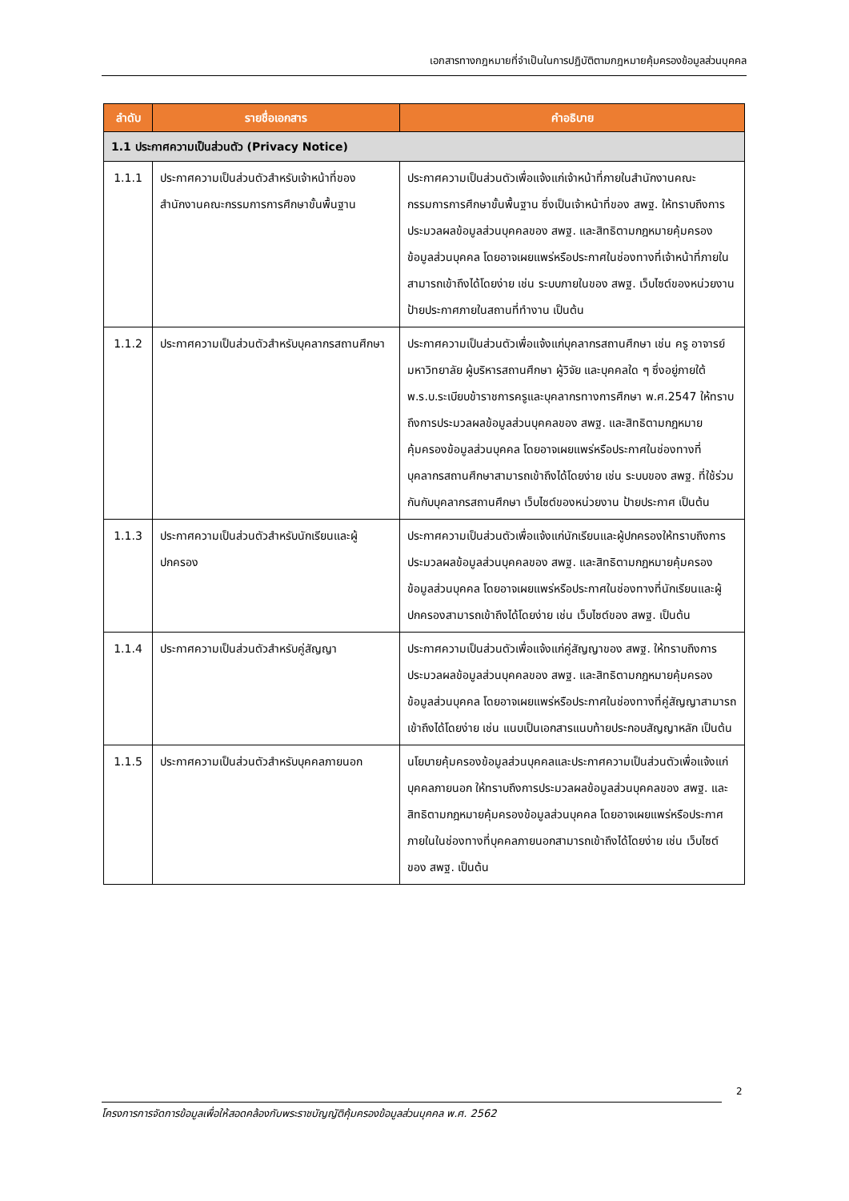เอกสารทางกฎหมายที่จำเป็นในการปฏิบัติตามกฎหมายคุ้มครองข้อมูลส่วนบุคคล
| ลำดับ | รายชื่อเอกสาร | คำอธิบาย |
| --- | --- | --- |
| 1.1 ประกาศความเป็นส่วนตัว (Privacy Notice) | | |
| 1.1.1 | ประกาศความเป็นส่วนตัวสำหรับเจ้าหน้าที่ของสำนักงานคณะกรรมการการศึกษาขั้นพื้นฐาน | ประกาศความเป็นส่วนตัวเพื่อแจ้งแก่เจ้าหน้าที่ภายในสำนักงานคณะกรรมการการศึกษาขั้นพื้นฐาน ซึ่งเป็นเจ้าหน้าที่ของ สพฐ. ให้ทราบถึงการประมวลผลข้อมูลส่วนบุคคลของ สพฐ. และสิทธิตามกฎหมายคุ้มครองข้อมูลส่วนบุคคล โดยอาจเผยแพร่หรือประกาศในช่องทางที่เจ้าหน้าที่ภายในสามารถเข้าถึงได้โดยง่าย เช่น ระบบภายในของ สพฐ. เว็บไซต์ของหน่วยงาน ป้ายประกาศภายในสถานที่ทำงาน เป็นต้น |
| 1.1.2 | ประกาศความเป็นส่วนตัวสำหรับบุคลากรสถานศึกษา | ประกาศความเป็นส่วนตัวเพื่อแจ้งแก่บุคลากรสถานศึกษา เช่น ครู อาจารย์มหาวิทยาลัย ผู้บริหารสถานศึกษา ผู้วิจัย และบุคคลใด ๆ ซึ่งอยู่ภายใต้พ.ร.บ.ระเบียบข้าราชการครูและบุคลากรทางการศึกษา พ.ศ.2547 ให้ทราบถึงการประมวลผลข้อมูลส่วนบุคคลของ สพฐ. และสิทธิตามกฎหมายคุ้มครองข้อมูลส่วนบุคคล โดยอาจเผยแพร่หรือประกาศในช่องทางที่บุคลากรสถานศึกษาสามารถเข้าถึงได้โดยง่าย เช่น ระบบของ สพฐ. ที่ใช้ร่วมกันกับบุคลากรสถานศึกษา เว็บไซต์ของหน่วยงาน ป้ายประกาศ เป็นต้น |
| 1.1.3 | ประกาศความเป็นส่วนตัวสำหรับนักเรียนและผู้ปกครอง | ประกาศความเป็นส่วนตัวเพื่อแจ้งแก่นักเรียนและผู้ปกครองให้ทราบถึงการประมวลผลข้อมูลส่วนบุคคลของ สพฐ. และสิทธิตามกฎหมายคุ้มครองข้อมูลส่วนบุคคล โดยอาจเผยแพร่หรือประกาศในช่องทางที่นักเรียนและผู้ปกครองสามารถเข้าถึงได้โดยง่าย เช่น เว็บไซต์ของ สพฐ. เป็นต้น |
| 1.1.4 | ประกาศความเป็นส่วนตัวสำหรับคู่สัญญา | ประกาศความเป็นส่วนตัวเพื่อแจ้งแก่คู่สัญญาของ สพฐ. ให้ทราบถึงการประมวลผลข้อมูลส่วนบุคคลของ สพฐ. และสิทธิตามกฎหมายคุ้มครองข้อมูลส่วนบุคคล โดยอาจเผยแพร่หรือประกาศในช่องทางที่คู่สัญญาสามารถเข้าถึงได้โดยง่าย เช่น แนบเป็นเอกสารแนบท้ายประกอบสัญญาหลัก เป็นต้น |
| 1.1.5 | ประกาศความเป็นส่วนตัวสำหรับบุคคลภายนอก | นโยบายคุ้มครองข้อมูลส่วนบุคคลและประกาศความเป็นส่วนตัวเพื่อแจ้งแก่บุคคลภายนอก ให้ทราบถึงการประมวลผลข้อมูลส่วนบุคคลของ สพฐ. และสิทธิตามกฎหมายคุ้มครองข้อมูลส่วนบุคคล โดยอาจเผยแพร่หรือประกาศภายในในช่องทางที่บุคคลภายนอกสามารถเข้าถึงได้โดยง่าย เช่น เว็บไซต์ของ สพฐ. เป็นต้น |
2
โครงการการจัดการข้อมูลเพื่อให้สอดคล้องกับพระราชบัญญัติคุ้มครองข้อมูลส่วนบุคคล พ.ศ. 2562